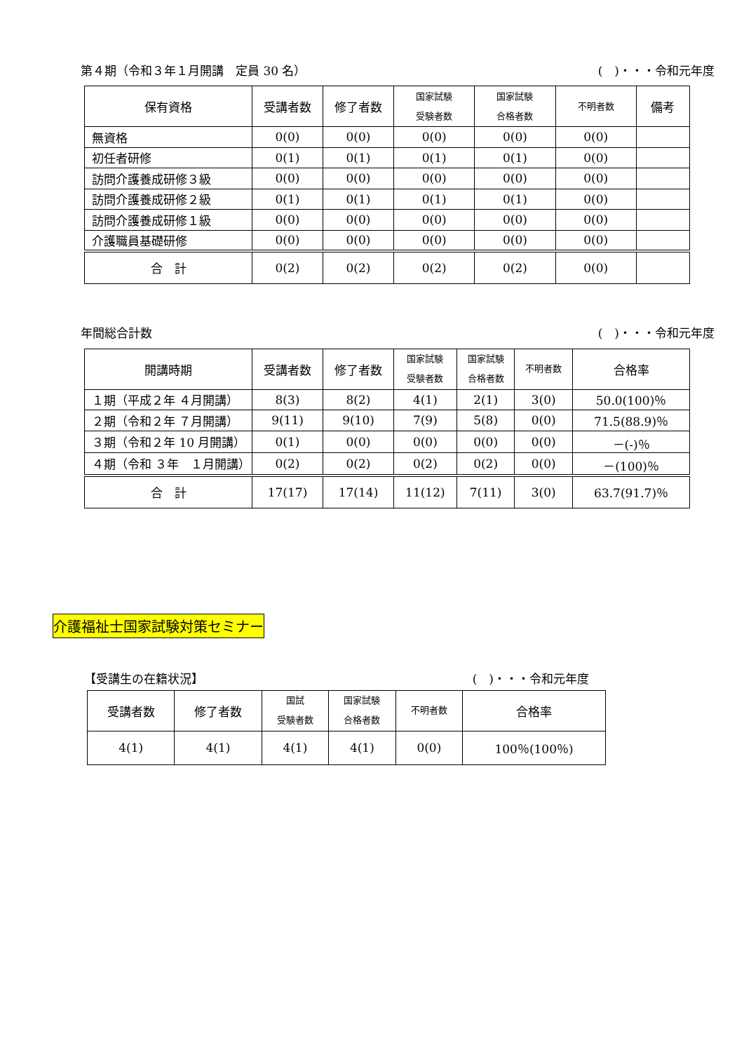第４期（令和３年１月開講　定員 30 名） (　)・・・令和元年度
| 保有資格 | 受講者数 | 修了者数 | 国家試験 受験者数 | 国家試験 合格者数 | 不明者数 | 備考 |
| --- | --- | --- | --- | --- | --- | --- |
| 無資格 | 0(0) | 0(0) | 0(0) | 0(0) | 0(0) | |
| 初任者研修 | 0(1) | 0(1) | 0(1) | 0(1) | 0(0) | |
| 訪問介護養成研修３級 | 0(0) | 0(0) | 0(0) | 0(0) | 0(0) | |
| 訪問介護養成研修２級 | 0(1) | 0(1) | 0(1) | 0(1) | 0(0) | |
| 訪問介護養成研修１級 | 0(0) | 0(0) | 0(0) | 0(0) | 0(0) | |
| 介護職員基礎研修 | 0(0) | 0(0) | 0(0) | 0(0) | 0(0) | |
| 合 計 | 0(2) | 0(2) | 0(2) | 0(2) | 0(0) | |
年間総合計数 (　)・・・令和元年度
| 開講時期 | 受講者数 | 修了者数 | 国家試験 受験者数 | 国家試験 合格者数 | 不明者数 | 合格率 |
| --- | --- | --- | --- | --- | --- | --- |
| １期（平成２年 ４月開講） | 8(3) | 8(2) | 4(1) | 2(1) | 3(0) | 50.0(100)％ |
| ２期（令和２年 ７月開講） | 9(11) | 9(10) | 7(9) | 5(8) | 0(0) | 71.5(88.9)％ |
| ３期（令和２年 10 月開講） | 0(1) | 0(0) | 0(0) | 0(0) | 0(0) | －(-)％ |
| ４期（令和 ３年 １月開講） | 0(2) | 0(2) | 0(2) | 0(2) | 0(0) | －(100)％ |
| 合 計 | 17(17) | 17(14) | 11(12) | 7(11) | 3(0) | 63.7(91.7)％ |
介護福祉士国家試験対策セミナー
【受講生の在籍状況】 (　)・・・令和元年度
| 受講者数 | 修了者数 | 国試 受験者数 | 国家試験 合格者数 | 不明者数 | 合格率 |
| --- | --- | --- | --- | --- | --- |
| 4(1) | 4(1) | 4(1) | 4(1) | 0(0) | 100％(100％) |